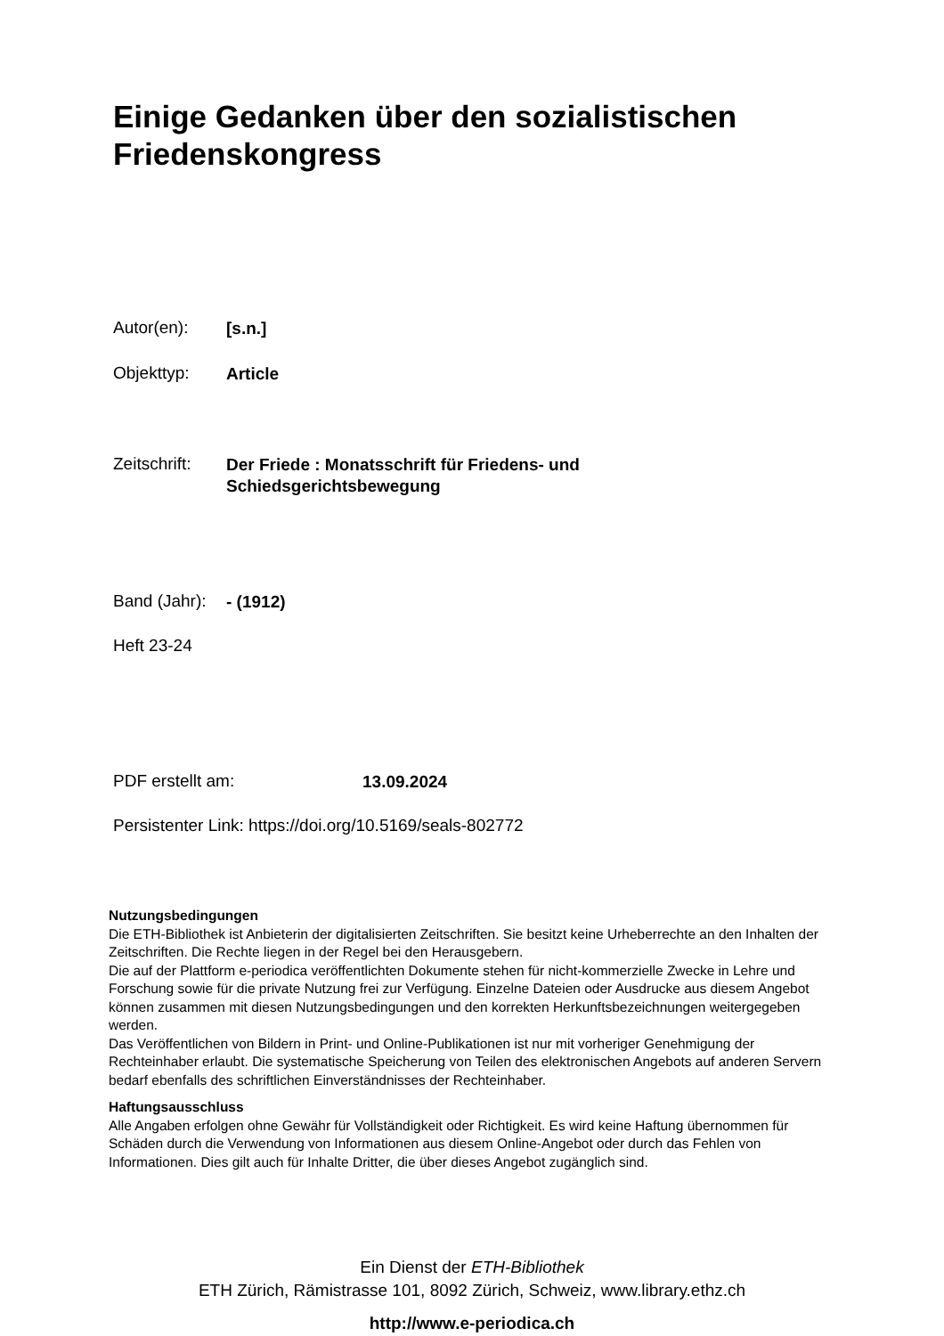Einige Gedanken über den sozialistischen
Friedenskongress
Autor(en): [s.n.]
Objekttyp: Article
Zeitschrift: Der Friede : Monatsschrift für Friedens- und
Schiedsgerichtsbewegung
Band (Jahr): - (1912)
Heft 23-24
PDF erstellt am: 13.09.2024
Persistenter Link: https://doi.org/10.5169/seals-802772
Nutzungsbedingungen
Die ETH-Bibliothek ist Anbieterin der digitalisierten Zeitschriften. Sie besitzt keine Urheberrechte an den Inhalten der Zeitschriften. Die Rechte liegen in der Regel bei den Herausgebern.
Die auf der Plattform e-periodica veröffentlichten Dokumente stehen für nicht-kommerzielle Zwecke in Lehre und Forschung sowie für die private Nutzung frei zur Verfügung. Einzelne Dateien oder Ausdrucke aus diesem Angebot können zusammen mit diesen Nutzungsbedingungen und den korrekten Herkunftsbezeichnungen weitergegeben werden.
Das Veröffentlichen von Bildern in Print- und Online-Publikationen ist nur mit vorheriger Genehmigung der Rechteinhaber erlaubt. Die systematische Speicherung von Teilen des elektronischen Angebots auf anderen Servern bedarf ebenfalls des schriftlichen Einverständnisses der Rechteinhaber.
Haftungsausschluss
Alle Angaben erfolgen ohne Gewähr für Vollständigkeit oder Richtigkeit. Es wird keine Haftung übernommen für Schäden durch die Verwendung von Informationen aus diesem Online-Angebot oder durch das Fehlen von Informationen. Dies gilt auch für Inhalte Dritter, die über dieses Angebot zugänglich sind.
Ein Dienst der ETH-Bibliothek
ETH Zürich, Rämistrasse 101, 8092 Zürich, Schweiz, www.library.ethz.ch
http://www.e-periodica.ch